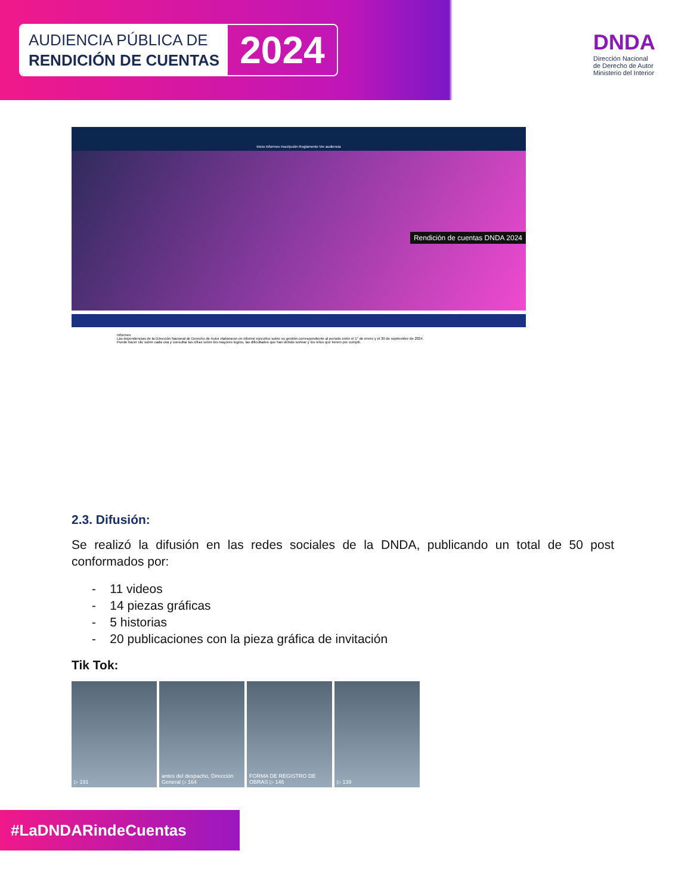AUDIENCIA PÚBLICA DE
RENDICIÓN DE CUENTAS
2024
DNDA
Dirección Nacional
de Derecho de Autor
Ministerio del Interior
Inicio Informes Inscripción Reglamento Ver audiencia
Rendición de cuentas DNDA 2024
Informes
Las dependencias de la Dirección Nacional de Derecho de Autor elaboraron un informe ejecutivo sobre su gestión correspondiente al periodo entre el 1° de enero y el 30 de septiembre de 2024.
Puede hacer clic sobre cada una y consultar las cifras sobre los mayores logros, las dificultades que han debido sortear y los retos que tienen por cumplir.
2.3. Difusión:
Se realizó la difusión en las redes sociales de la DNDA, publicando un total de 50 post conformados por:
- 11 videos
- 14 piezas gráficas
- 5 historias
- 20 publicaciones con la pieza gráfica de invitación
Tik Tok:
▷ 191 antes del despacho, Dirección General ▷ 164
FORMA DE REGISTRO DE OBRAS ▷ 146
▷ 139
#LaDNDARindeCuentas